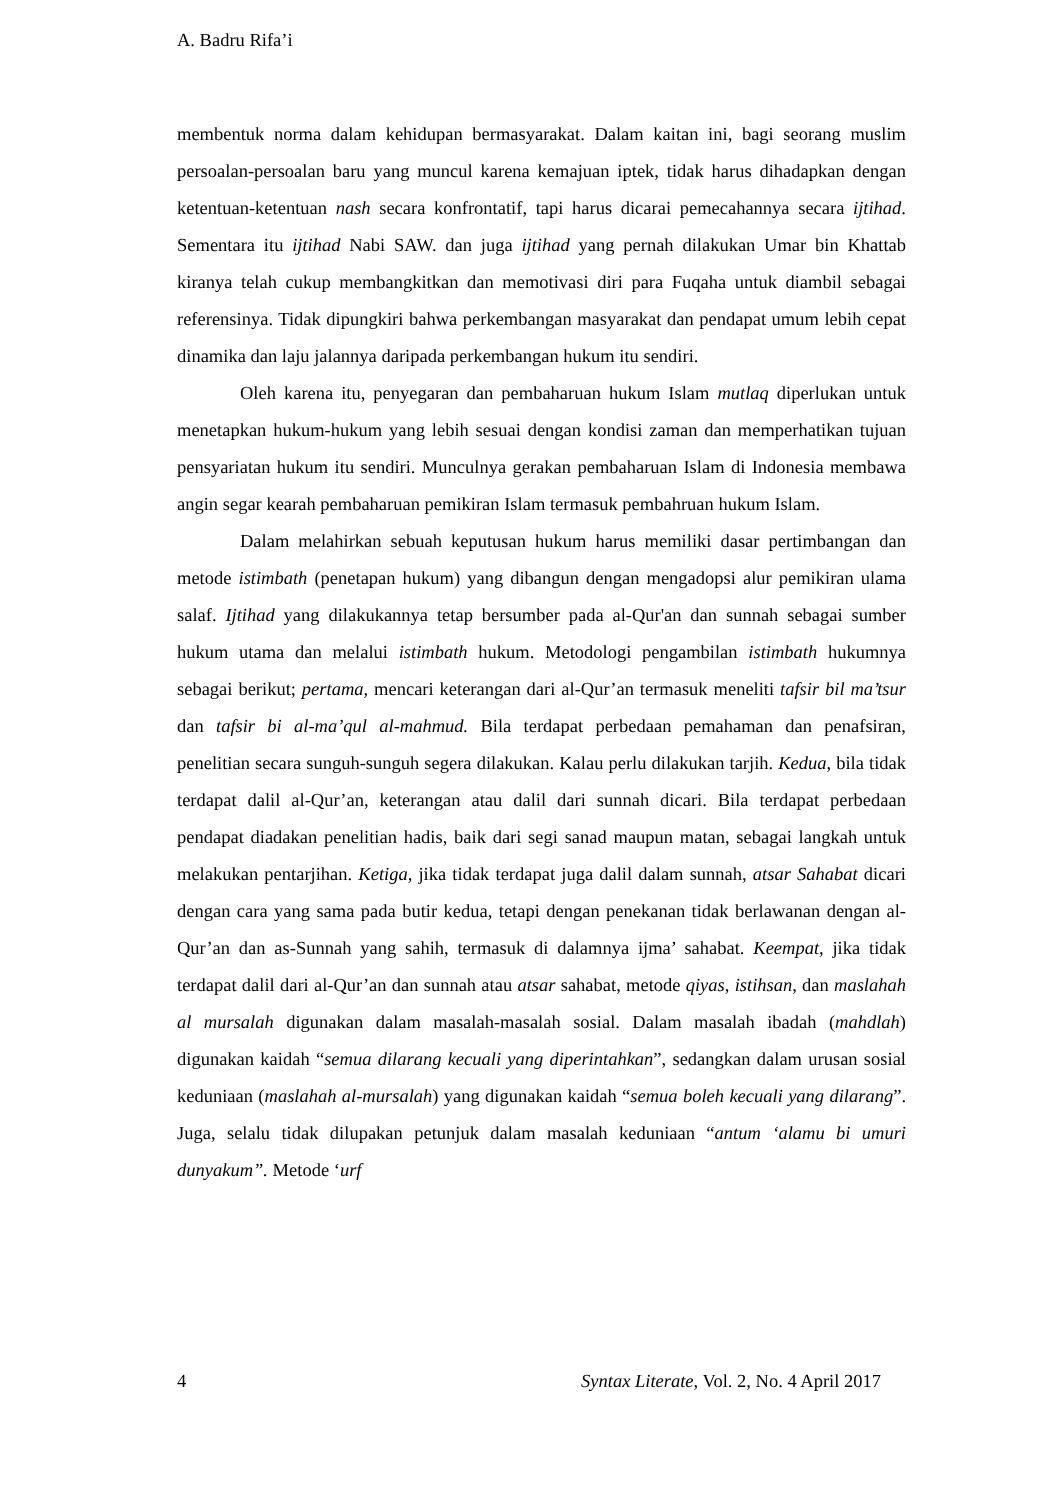A. Badru Rifa’i
membentuk norma dalam kehidupan bermasyarakat. Dalam kaitan ini, bagi seorang muslim persoalan-persoalan baru yang muncul karena kemajuan iptek, tidak harus dihadapkan dengan ketentuan-ketentuan nash secara konfrontatif, tapi harus dicarai pemecahannya secara ijtihad. Sementara itu ijtihad Nabi SAW. dan juga ijtihad yang pernah dilakukan Umar bin Khattab kiranya telah cukup membangkitkan dan memotivasi diri para Fuqaha untuk diambil sebagai referensinya. Tidak dipungkiri bahwa perkembangan masyarakat dan pendapat umum lebih cepat dinamika dan laju jalannya daripada perkembangan hukum itu sendiri.
Oleh karena itu, penyegaran dan pembaharuan hukum Islam mutlaq diperlukan untuk menetapkan hukum-hukum yang lebih sesuai dengan kondisi zaman dan memperhatikan tujuan pensyariatan hukum itu sendiri. Munculnya gerakan pembaharuan Islam di Indonesia membawa angin segar kearah pembaharuan pemikiran Islam termasuk pembahruan hukum Islam.
Dalam melahirkan sebuah keputusan hukum harus memiliki dasar pertimbangan dan metode istimbath (penetapan hukum) yang dibangun dengan mengadopsi alur pemikiran ulama salaf. Ijtihad yang dilakukannya tetap bersumber pada al-Qur'an dan sunnah sebagai sumber hukum utama dan melalui istimbath hukum. Metodologi pengambilan istimbath hukumnya sebagai berikut; pertama, mencari keterangan dari al-Qur’an termasuk meneliti tafsir bil ma’tsur dan tafsir bi al-ma’qul al-mahmud. Bila terdapat perbedaan pemahaman dan penafsiran, penelitian secara sunguh-sunguh segera dilakukan. Kalau perlu dilakukan tarjih. Kedua, bila tidak terdapat dalil al-Qur’an, keterangan atau dalil dari sunnah dicari. Bila terdapat perbedaan pendapat diadakan penelitian hadis, baik dari segi sanad maupun matan, sebagai langkah untuk melakukan pentarjihan. Ketiga, jika tidak terdapat juga dalil dalam sunnah, atsar Sahabat dicari dengan cara yang sama pada butir kedua, tetapi dengan penekanan tidak berlawanan dengan al-Qur’an dan as-Sunnah yang sahih, termasuk di dalamnya ijma’ sahabat. Keempat, jika tidak terdapat dalil dari al-Qur’an dan sunnah atau atsar sahabat, metode qiyas, istihsan, dan maslahah al mursalah digunakan dalam masalah-masalah sosial. Dalam masalah ibadah (mahdlah) digunakan kaidah “semua dilarang kecuali yang diperintahkan”, sedangkan dalam urusan sosial keduniaan (maslahah al-mursalah) yang digunakan kaidah “semua boleh kecuali yang dilarang”. Juga, selalu tidak dilupakan petunjuk dalam masalah keduniaan “antum ‘alamu bi umuri dunyakum”. Metode ‘urf
4 Syntax Literate, Vol. 2, No. 4 April 2017